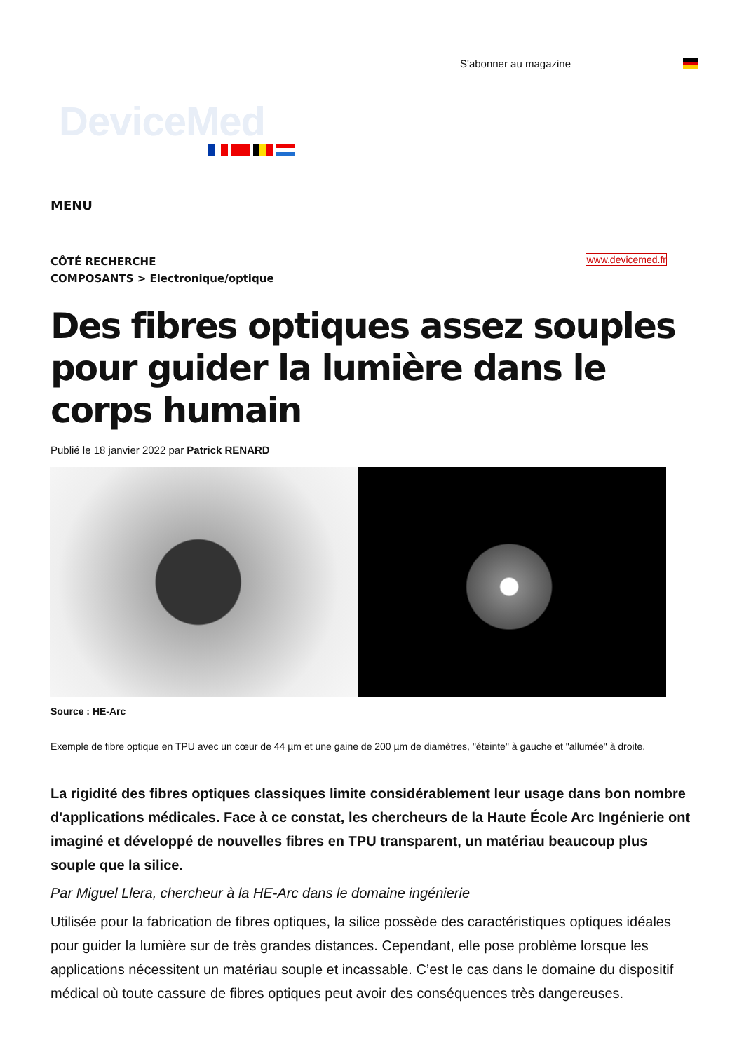S'abonner au magazine
DeviceMed
MENU
CÔTÉ RECHERCHE
COMPOSANTS > Electronique/optique
www.devicemed.fr
Des fibres optiques assez souples pour guider la lumière dans le corps humain
Publié le 18 janvier 2022 par Patrick RENARD
Source : HE-Arc
Exemple de fibre optique en TPU avec un cœur de 44 µm et une gaine de 200 µm de diamètres, "éteinte" à gauche et "allumée" à droite.
La rigidité des fibres optiques classiques limite considérablement leur usage dans bon nombre d'applications médicales. Face à ce constat, les chercheurs de la Haute École Arc Ingénierie ont imaginé et développé de nouvelles fibres en TPU transparent, un matériau beaucoup plus souple que la silice.
Par Miguel Llera, chercheur à la HE-Arc dans le domaine ingénierie
Utilisée pour la fabrication de fibres optiques, la silice possède des caractéristiques optiques idéales pour guider la lumière sur de très grandes distances. Cependant, elle pose problème lorsque les applications nécessitent un matériau souple et incassable. C’est le cas dans le domaine du dispositif médical où toute cassure de fibres optiques peut avoir des conséquences très dangereuses.